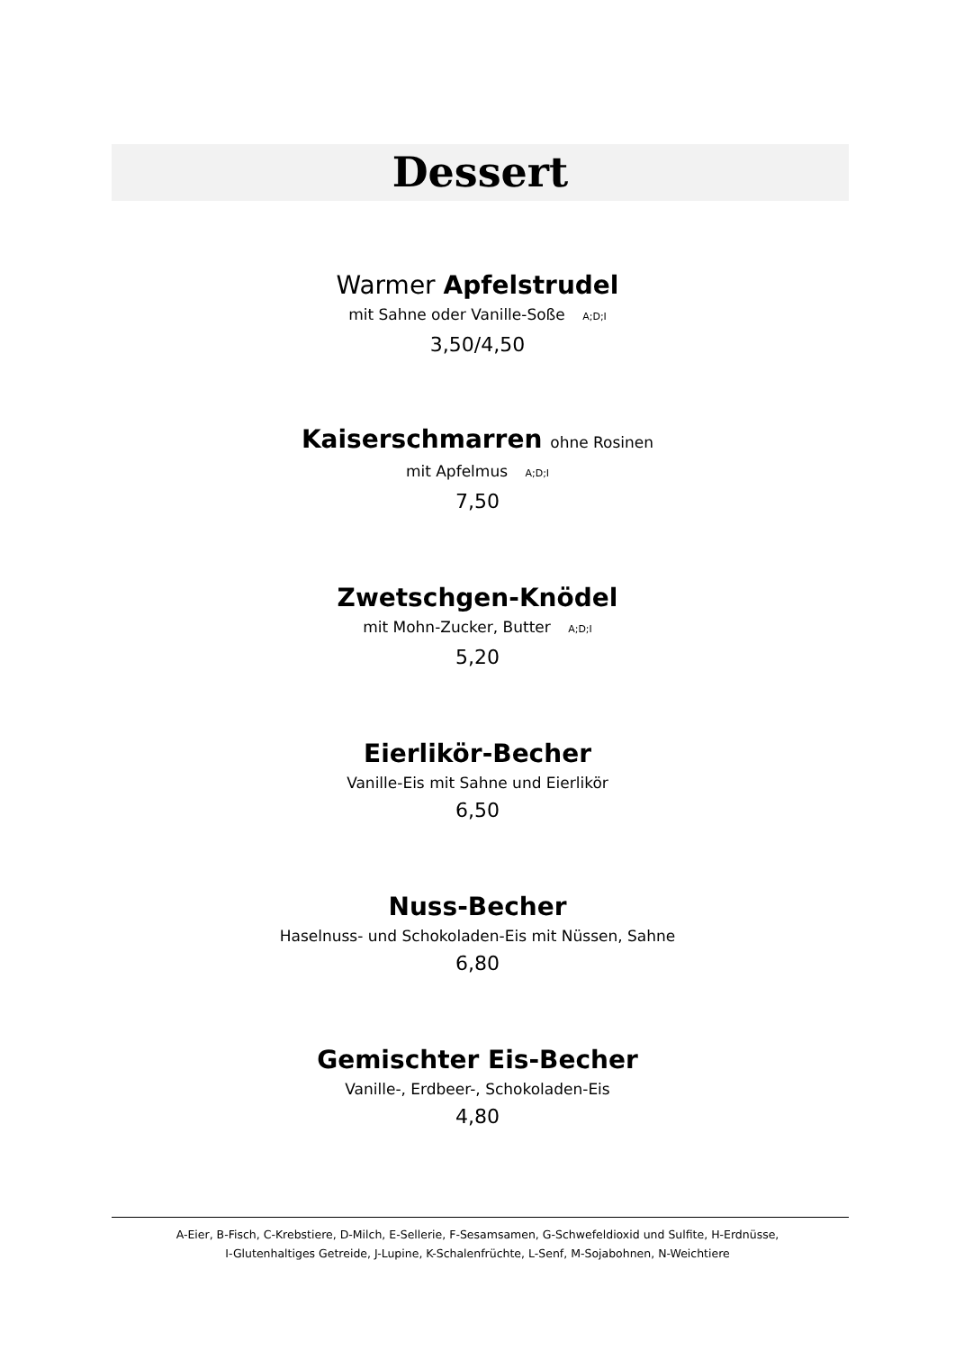Dessert
Warmer Apfelstrudel
mit Sahne oder Vanille-Soße A;D;I
3,50/4,50
Kaiserschmarren ohne Rosinen
mit Apfelmus A;D;I
7,50
Zwetschgen-Knödel
mit Mohn-Zucker, Butter A;D;I
5,20
Eierlikör-Becher
Vanille-Eis mit Sahne und Eierlikör
6,50
Nuss-Becher
Haselnuss- und Schokoladen-Eis mit Nüssen, Sahne
6,80
Gemischter Eis-Becher
Vanille-, Erdbeer-, Schokoladen-Eis
4,80
A-Eier, B-Fisch, C-Krebstiere, D-Milch, E-Sellerie, F-Sesamsamen, G-Schwefeldioxid und Sulfite, H-Erdnüsse,
I-Glutenhaltiges Getreide, J-Lupine, K-Schalenfrüchte, L-Senf, M-Sojabohnen, N-Weichtiere